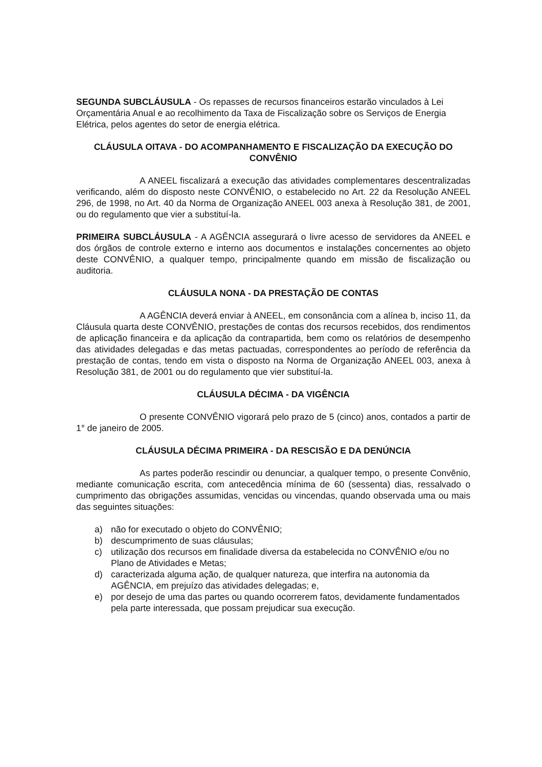SEGUNDA SUBCLÁUSULA - Os repasses de recursos financeiros estarão vinculados à Lei Orçamentária Anual e ao recolhimento da Taxa de Fiscalização sobre os Serviços de Energia Elétrica, pelos agentes do setor de energia elétrica.
CLÁUSULA OITAVA - DO ACOMPANHAMENTO E FISCALIZAÇÃO DA EXECUÇÃO DO CONVÊNIO
A ANEEL fiscalizará a execução das atividades complementares descentralizadas verificando, além do disposto neste CONVÊNIO, o estabelecido no Art. 22 da Resolução ANEEL 296, de 1998, no Art. 40 da Norma de Organização ANEEL 003 anexa à Resolução 381, de 2001, ou do regulamento que vier a substituí-la.
PRIMEIRA SUBCLÁUSULA - A AGÊNCIA assegurará o livre acesso de servidores da ANEEL e dos órgãos de controle externo e interno aos documentos e instalações concernentes ao objeto deste CONVÊNIO, a qualquer tempo, principalmente quando em missão de fiscalização ou auditoria.
CLÁUSULA NONA - DA PRESTAÇÃO DE CONTAS
A AGÊNCIA deverá enviar à ANEEL, em consonância com a alínea b, inciso 11, da Cláusula quarta deste CONVÊNIO, prestações de contas dos recursos recebidos, dos rendimentos de aplicação financeira e da aplicação da contrapartida, bem como os relatórios de desempenho das atividades delegadas e das metas pactuadas, correspondentes ao período de referência da prestação de contas, tendo em vista o disposto na Norma de Organização ANEEL 003, anexa à Resolução 381, de 2001 ou do regulamento que vier substituí-la.
CLÁUSULA DÉCIMA - DA VIGÊNCIA
O presente CONVÊNIO vigorará pelo prazo de 5 (cinco) anos, contados a partir de 1° de janeiro de 2005.
CLÁUSULA DÉCIMA PRIMEIRA - DA RESCISÃO E DA DENÚNCIA
As partes poderão rescindir ou denunciar, a qualquer tempo, o presente Convênio, mediante comunicação escrita, com antecedência mínima de 60 (sessenta) dias, ressalvado o cumprimento das obrigações assumidas, vencidas ou vincendas, quando observada uma ou mais das seguintes situações:
a) não for executado o objeto do CONVÊNIO;
b) descumprimento de suas cláusulas;
c) utilização dos recursos em finalidade diversa da estabelecida no CONVÊNIO e/ou no Plano de Atividades e Metas;
d) caracterizada alguma ação, de qualquer natureza, que interfira na autonomia da AGÊNCIA, em prejuízo das atividades delegadas; e,
e) por desejo de uma das partes ou quando ocorrerem fatos, devidamente fundamentados pela parte interessada, que possam prejudicar sua execução.